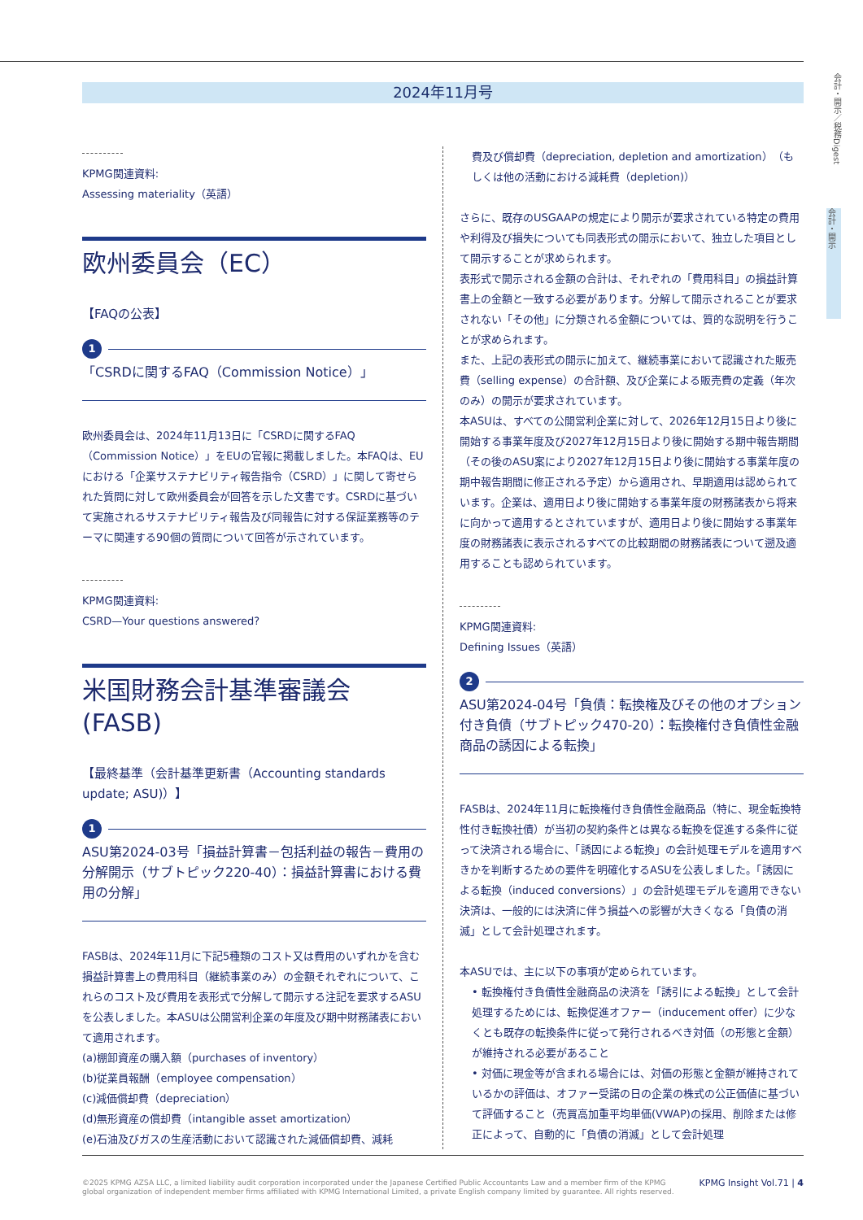2024年11月号
会計・開示／税務Digest
会計・開示
KPMG関連資料:
Assessing materiality（英語）
欧州委員会（EC）
【FAQの公表】
1
「CSRDに関するFAQ（Commission Notice）」
欧州委員会は、2024年11月13日に「CSRDに関するFAQ（Commission Notice）」をEUの官報に掲載しました。本FAQは、EUにおける「企業サステナビリティ報告指令（CSRD）」に関して寄せられた質問に対して欧州委員会が回答を示した文書です。CSRDに基づいて実施されるサステナビリティ報告及び同報告に対する保証業務等のテーマに関連する90個の質問について回答が示されています。
KPMG関連資料:
CSRD—Your questions answered?
米国財務会計基準審議会
(FASB)
【最終基準（会計基準更新書（Accounting standards update; ASU)）】
1
ASU第2024-03号「損益計算書－包括利益の報告－費用の分解開示（サブトピック220-40）：損益計算書における費用の分解」
FASBは、2024年11月に下記5種類のコスト又は費用のいずれかを含む損益計算書上の費用科目（継続事業のみ）の金額それぞれについて、これらのコスト及び費用を表形式で分解して開示する注記を要求するASUを公表しました。本ASUは公開営利企業の年度及び期中財務諸表において適用されます。
(a)棚卸資産の購入額（purchases of inventory）
(b)従業員報酬（employee compensation）
(c)減価償却費（depreciation）
(d)無形資産の償却費（intangible asset amortization）
(e)石油及びガスの生産活動において認識された減価償却費、減耗
費及び償却費（depreciation, depletion and amortization）（もしくは他の活動における減耗費（depletion)）
さらに、既存のUSGAAPの規定により開示が要求されている特定の費用や利得及び損失についても同表形式の開示において、独立した項目として開示することが求められます。
表形式で開示される金額の合計は、それぞれの「費用科目」の損益計算書上の金額と一致する必要があります。分解して開示されることが要求されない「その他」に分類される金額については、質的な説明を行うことが求められます。
また、上記の表形式の開示に加えて、継続事業において認識された販売費（selling expense）の合計額、及び企業による販売費の定義（年次のみ）の開示が要求されています。
本ASUは、すべての公開営利企業に対して、2026年12月15日より後に開始する事業年度及び2027年12月15日より後に開始する期中報告期間（その後のASU案により2027年12月15日より後に開始する事業年度の期中報告期間に修正される予定）から適用され、早期適用は認められています。企業は、適用日より後に開始する事業年度の財務諸表から将来に向かって適用するとされていますが、適用日より後に開始する事業年度の財務諸表に表示されるすべての比較期間の財務諸表について遡及適用することも認められています。
KPMG関連資料:
Defining Issues（英語）
2
ASU第2024-04号「負債：転換権及びその他のオプション付き負債（サブトピック470-20）：転換権付き負債性金融商品の誘因による転換」
FASBは、2024年11月に転換権付き負債性金融商品（特に、現金転換特性付き転換社債）が当初の契約条件とは異なる転換を促進する条件に従って決済される場合に、「誘因による転換」の会計処理モデルを適用すべきかを判断するための要件を明確化するASUを公表しました。「誘因による転換（induced conversions）」の会計処理モデルを適用できない決済は、一般的には決済に伴う損益への影響が大きくなる「負債の消滅」として会計処理されます。
本ASUでは、主に以下の事項が定められています。
• 転換権付き負債性金融商品の決済を「誘引による転換」として会計処理するためには、転換促進オファー（inducement offer）に少なくとも既存の転換条件に従って発行されるべき対価（の形態と金額）が維持される必要があること
• 対価に現金等が含まれる場合には、対価の形態と金額が維持されているかの評価は、オファー受諾の日の企業の株式の公正価値に基づいて評価すること（売買高加重平均単価(VWAP)の採用、削除または修正によって、自動的に「負債の消滅」として会計処理
©2025 KPMG AZSA LLC, a limited liability audit corporation incorporated under the Japanese Certified Public Accountants Law and a member firm of the KPMG
global organization of independent member firms affiliated with KPMG International Limited, a private English company limited by guarantee. All rights reserved.
KPMG Insight Vol.71 | 4